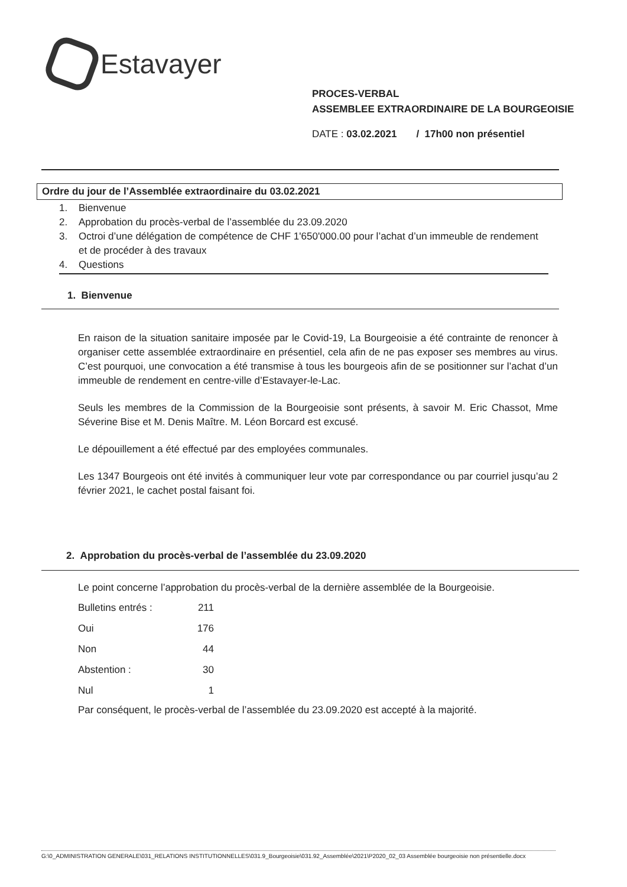Estavayer
PROCES-VERBAL
ASSEMBLEE EXTRAORDINAIRE DE LA BOURGEOISIE
DATE : 03.02.2021 / 17h00 non présentiel
Ordre du jour de l’Assemblée extraordinaire du 03.02.2021
1. Bienvenue
2. Approbation du procès-verbal de l’assemblée du 23.09.2020
3. Octroi d’une délégation de compétence de CHF 1'650'000.00 pour l’achat d’un immeuble de rendement et de procéder à des travaux
4. Questions
1. Bienvenue
En raison de la situation sanitaire imposée par le Covid-19, La Bourgeoisie a été contrainte de renoncer à organiser cette assemblée extraordinaire en présentiel, cela afin de ne pas exposer ses membres au virus. C’est pourquoi, une convocation a été transmise à tous les bourgeois afin de se positionner sur l’achat d’un immeuble de rendement en centre-ville d’Estavayer-le-Lac.
Seuls les membres de la Commission de la Bourgeoisie sont présents, à savoir M. Eric Chassot, Mme Séverine Bise et M. Denis Maître. M. Léon Borcard est excusé.
Le dépouillement a été effectué par des employées communales.
Les 1347 Bourgeois ont été invités à communiquer leur vote par correspondance ou par courriel jusqu’au 2 février 2021, le cachet postal faisant foi.
2. Approbation du procès-verbal de l’assemblée du 23.09.2020
Le point concerne l’approbation du procès-verbal de la dernière assemblée de la Bourgeoisie.
| Bulletins entrés : | 211 |
| Oui | 176 |
| Non | 44 |
| Abstention : | 30 |
| Nul | 1 |
Par conséquent, le procès-verbal de l’assemblée du 23.09.2020 est accepté à la majorité.
G:\0_ADMINISTRATION GENERALE\031_RELATIONS INSTITUTIONNELLES\031.9_Bourgeoisie\031.92_Assemblée\2021\P2020_02_03 Assemblée bourgeoisie non présentielle.docx